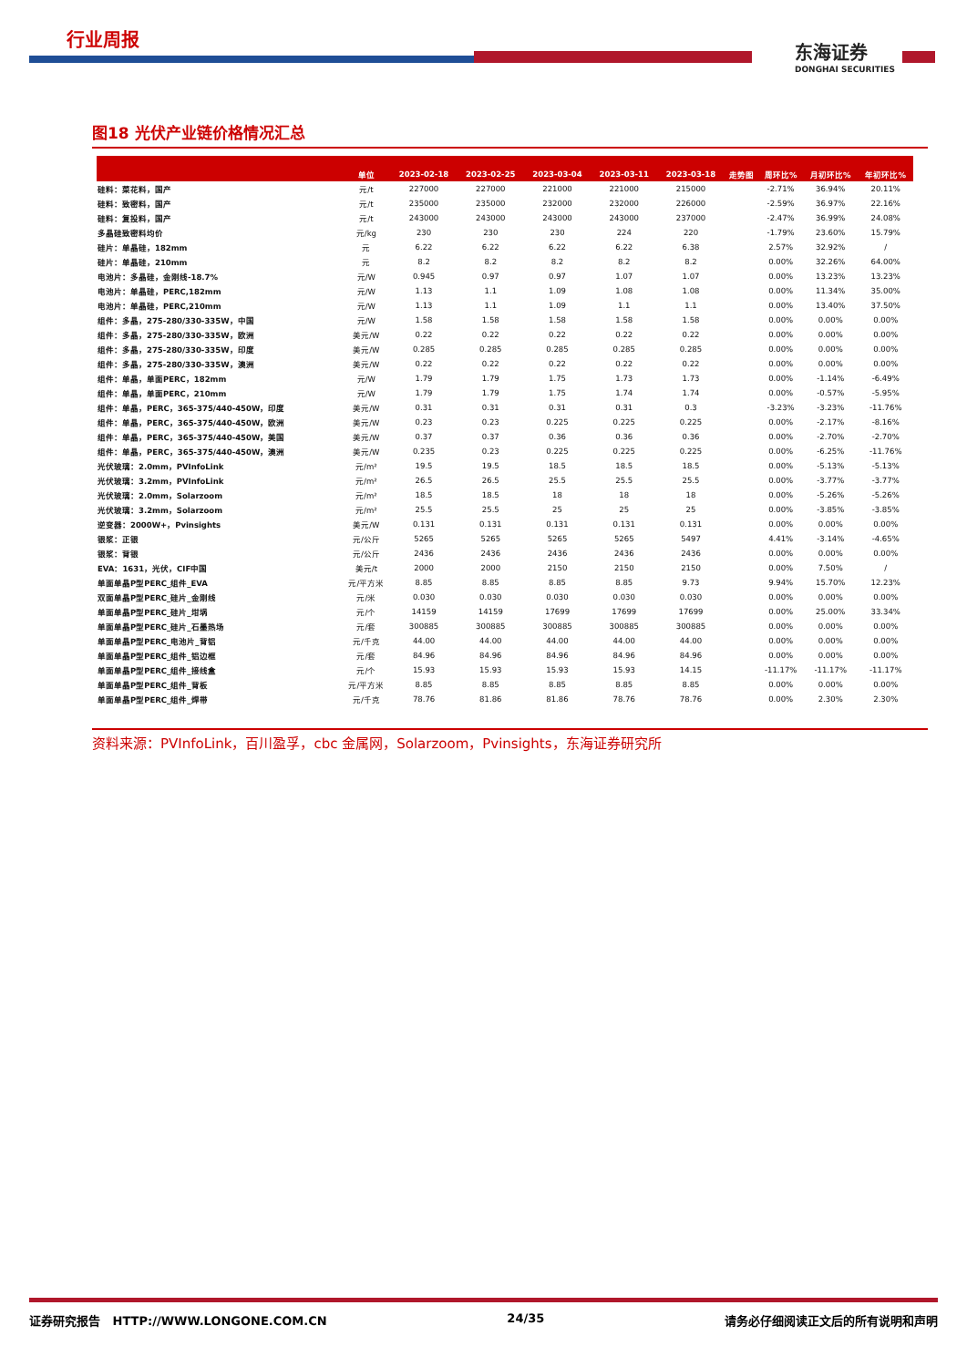行业周报
东海证券
DONGHAI SECURITIES
图18 光伏产业链价格情况汇总
| | 单位 | 2023-02-18 | 2023-02-25 | 2023-03-04 | 2023-03-11 | 2023-03-18 | 走势图 | 周环比% | 月初环比% | 年初环比% |
| --- | --- | --- | --- | --- | --- | --- | --- | --- | --- | --- |
| 硅料：菜花料，国产 | 元/t | 227000 | 227000 | 221000 | 221000 | 215000 | | -2.71% | 36.94% | 20.11% |
| 硅料：致密料，国产 | 元/t | 235000 | 235000 | 232000 | 232000 | 226000 | | -2.59% | 36.97% | 22.16% |
| 硅料：复投料，国产 | 元/t | 243000 | 243000 | 243000 | 243000 | 237000 | | -2.47% | 36.99% | 24.08% |
| 多晶硅致密料均价 | 元/kg | 230 | 230 | 230 | 224 | 220 | | -1.79% | 23.60% | 15.79% |
| 硅片：单晶硅，182mm | 元 | 6.22 | 6.22 | 6.22 | 6.22 | 6.38 | | 2.57% | 32.92% | / |
| 硅片：单晶硅，210mm | 元 | 8.2 | 8.2 | 8.2 | 8.2 | 8.2 | | 0.00% | 32.26% | 64.00% |
| 电池片：多晶硅，金刚线-18.7% | 元/W | 0.945 | 0.97 | 0.97 | 1.07 | 1.07 | | 0.00% | 13.23% | 13.23% |
| 电池片：单晶硅，PERC,182mm | 元/W | 1.13 | 1.1 | 1.09 | 1.08 | 1.08 | | 0.00% | 11.34% | 35.00% |
| 电池片：单晶硅，PERC,210mm | 元/W | 1.13 | 1.1 | 1.09 | 1.1 | 1.1 | | 0.00% | 13.40% | 37.50% |
| 组件：多晶，275-280/330-335W，中国 | 元/W | 1.58 | 1.58 | 1.58 | 1.58 | 1.58 | | 0.00% | 0.00% | 0.00% |
| 组件：多晶，275-280/330-335W，欧洲 | 美元/W | 0.22 | 0.22 | 0.22 | 0.22 | 0.22 | | 0.00% | 0.00% | 0.00% |
| 组件：多晶，275-280/330-335W，印度 | 美元/W | 0.285 | 0.285 | 0.285 | 0.285 | 0.285 | | 0.00% | 0.00% | 0.00% |
| 组件：多晶，275-280/330-335W，澳洲 | 美元/W | 0.22 | 0.22 | 0.22 | 0.22 | 0.22 | | 0.00% | 0.00% | 0.00% |
| 组件：单晶，单面PERC，182mm | 元/W | 1.79 | 1.79 | 1.75 | 1.73 | 1.73 | | 0.00% | -1.14% | -6.49% |
| 组件：单晶，单面PERC，210mm | 元/W | 1.79 | 1.79 | 1.75 | 1.74 | 1.74 | | 0.00% | -0.57% | -5.95% |
| 组件：单晶，PERC，365-375/440-450W，印度 | 美元/W | 0.31 | 0.31 | 0.31 | 0.31 | 0.3 | | -3.23% | -3.23% | -11.76% |
| 组件：单晶，PERC，365-375/440-450W，欧洲 | 美元/W | 0.23 | 0.23 | 0.225 | 0.225 | 0.225 | | 0.00% | -2.17% | -8.16% |
| 组件：单晶，PERC，365-375/440-450W，美国 | 美元/W | 0.37 | 0.37 | 0.36 | 0.36 | 0.36 | | 0.00% | -2.70% | -2.70% |
| 组件：单晶，PERC，365-375/440-450W，澳洲 | 美元/W | 0.235 | 0.23 | 0.225 | 0.225 | 0.225 | | 0.00% | -6.25% | -11.76% |
| 光伏玻璃：2.0mm，PVInfoLink | 元/m² | 19.5 | 19.5 | 18.5 | 18.5 | 18.5 | | 0.00% | -5.13% | -5.13% |
| 光伏玻璃：3.2mm，PVInfoLink | 元/m² | 26.5 | 26.5 | 25.5 | 25.5 | 25.5 | | 0.00% | -3.77% | -3.77% |
| 光伏玻璃：2.0mm，Solarzoom | 元/m² | 18.5 | 18.5 | 18 | 18 | 18 | | 0.00% | -5.26% | -5.26% |
| 光伏玻璃：3.2mm，Solarzoom | 元/m² | 25.5 | 25.5 | 25 | 25 | 25 | | 0.00% | -3.85% | -3.85% |
| 逆变器：2000W+，Pvinsights | 美元/W | 0.131 | 0.131 | 0.131 | 0.131 | 0.131 | | 0.00% | 0.00% | 0.00% |
| 银浆：正银 | 元/公斤 | 5265 | 5265 | 5265 | 5265 | 5497 | | 4.41% | -3.14% | -4.65% |
| 银浆：背银 | 元/公斤 | 2436 | 2436 | 2436 | 2436 | 2436 | | 0.00% | 0.00% | 0.00% |
| EVA：1631，光伏，CIF中国 | 美元/t | 2000 | 2000 | 2150 | 2150 | 2150 | | 0.00% | 7.50% | / |
| 单面单晶P型PERC_组件_EVA | 元/平方米 | 8.85 | 8.85 | 8.85 | 8.85 | 9.73 | | 9.94% | 15.70% | 12.23% |
| 双面单晶P型PERC_硅片_金刚线 | 元/米 | 0.030 | 0.030 | 0.030 | 0.030 | 0.030 | | 0.00% | 0.00% | 0.00% |
| 单面单晶P型PERC_硅片_坩埚 | 元/个 | 14159 | 14159 | 17699 | 17699 | 17699 | | 0.00% | 25.00% | 33.34% |
| 单面单晶P型PERC_硅片_石墨热场 | 元/套 | 300885 | 300885 | 300885 | 300885 | 300885 | | 0.00% | 0.00% | 0.00% |
| 单面单晶P型PERC_电池片_背铝 | 元/千克 | 44.00 | 44.00 | 44.00 | 44.00 | 44.00 | | 0.00% | 0.00% | 0.00% |
| 单面单晶P型PERC_组件_铝边框 | 元/套 | 84.96 | 84.96 | 84.96 | 84.96 | 84.96 | | 0.00% | 0.00% | 0.00% |
| 单面单晶P型PERC_组件_接线盒 | 元/个 | 15.93 | 15.93 | 15.93 | 15.93 | 14.15 | | -11.17% | -11.17% | -11.17% |
| 单面单晶P型PERC_组件_背板 | 元/平方米 | 8.85 | 8.85 | 8.85 | 8.85 | 8.85 | | 0.00% | 0.00% | 0.00% |
| 单面单晶P型PERC_组件_焊带 | 元/千克 | 78.76 | 81.86 | 81.86 | 78.76 | 78.76 | | 0.00% | 2.30% | 2.30% |
资料来源：PVInfoLink，百川盈孚，cbc 金属网，Solarzoom，Pvinsights，东海证券研究所
证券研究报告 HTTP://WWW.LONGONE.COM.CN 24/35 请务必仔细阅读正文后的所有说明和声明